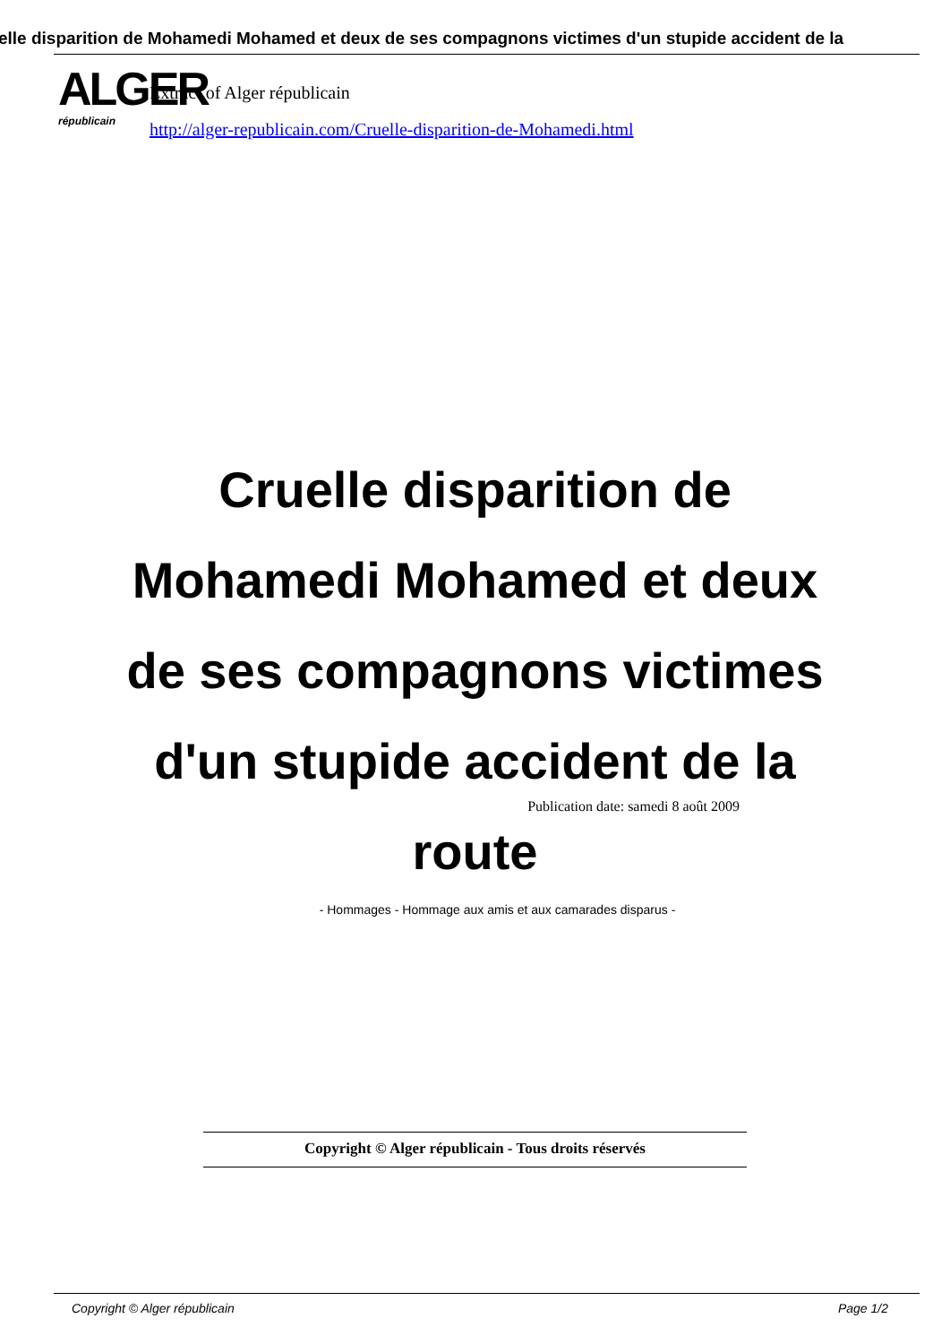elle disparition de Mohamedi Mohamed et deux de ses compagnons victimes d'un stupide accident de la
ALGER
républicain
Extract of Alger républicain
http://alger-republicain.com/Cruelle-disparition-de-Mohamedi.html
Cruelle disparition de Mohamedi Mohamed et deux de ses compagnons victimes d'un stupide accident de la route
Publication date: samedi 8 août 2009
- Hommages - Hommage aux amis et aux camarades disparus -
Copyright © Alger républicain - Tous droits réservés
Copyright © Alger républicain Page 1/2